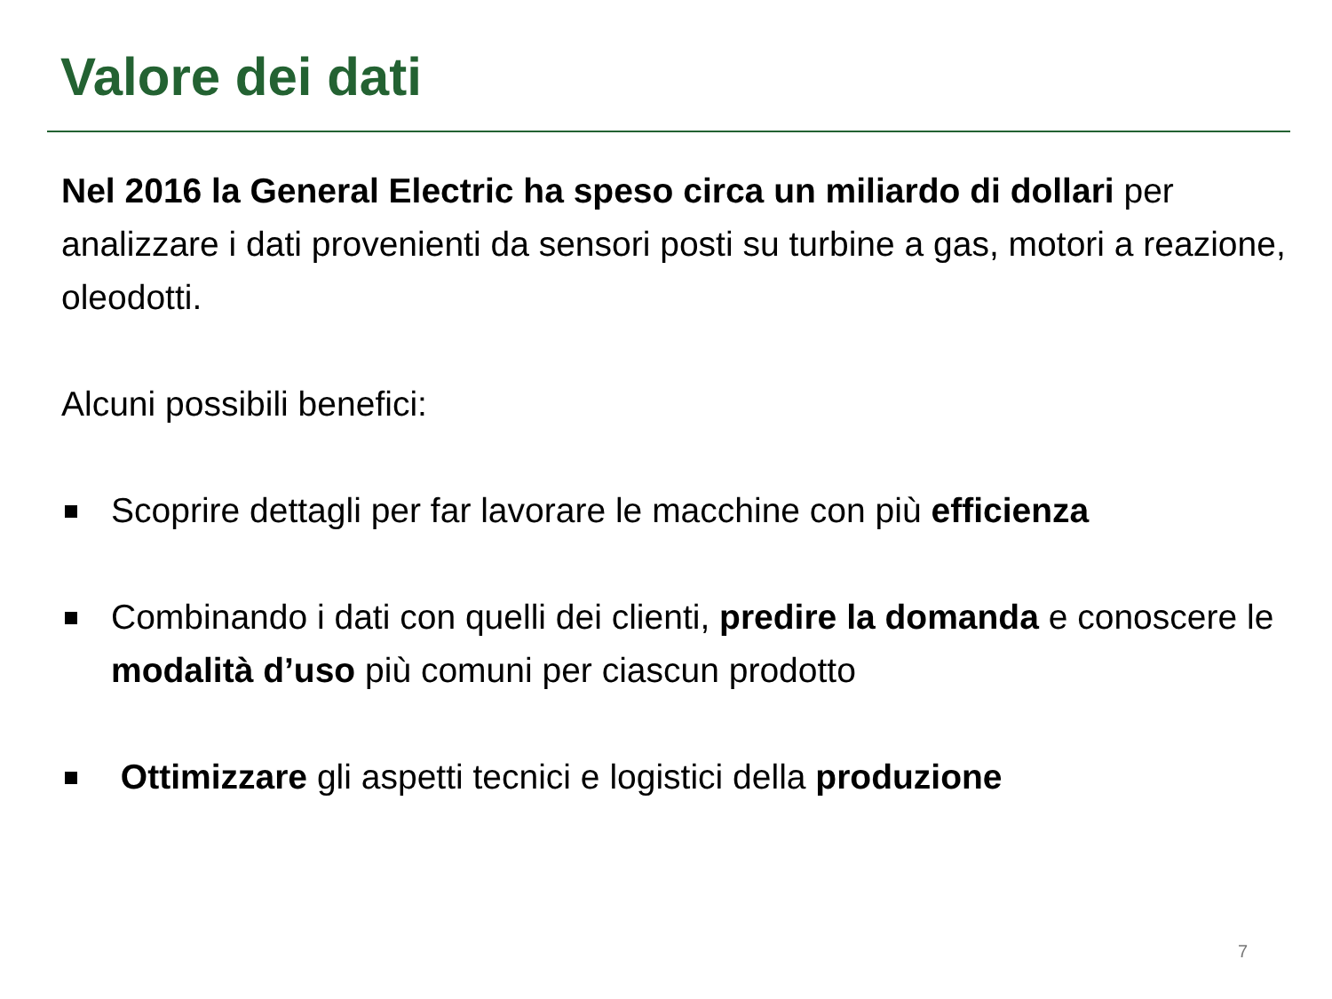Valore dei dati
Nel 2016 la General Electric ha speso circa un miliardo di dollari per analizzare i dati provenienti da sensori posti su turbine a gas, motori a reazione, oleodotti.
Alcuni possibili benefici:
Scoprire dettagli per far lavorare le macchine con più efficienza
Combinando i dati con quelli dei clienti, predire la domanda e conoscere le modalità d’uso più comuni per ciascun prodotto
Ottimizzare gli aspetti tecnici e logistici della produzione
7